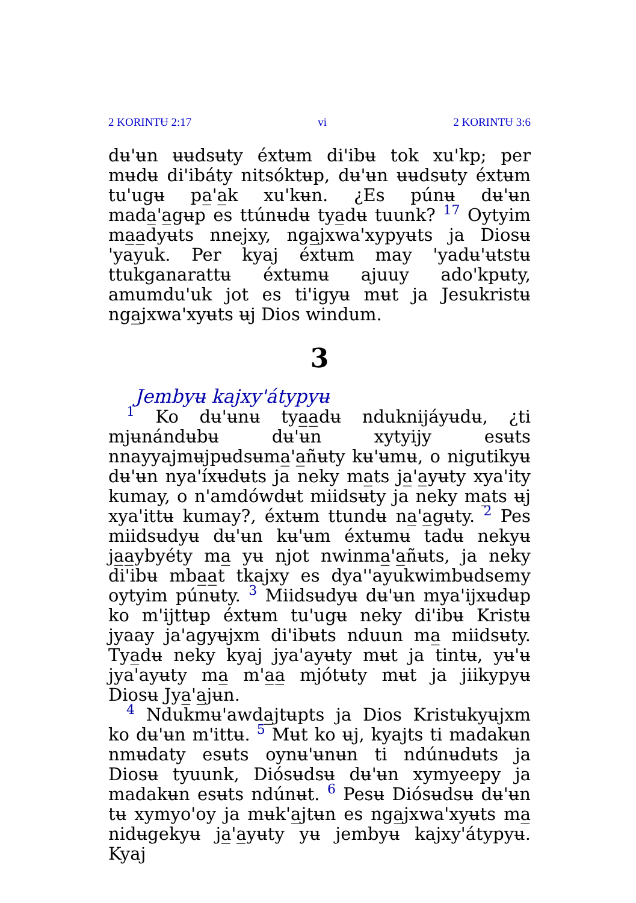2 KORINTɄ 2:17 vi 2 KORINTɄ 3:6
dʉ'ʉn ʉʉdsʉty éxtʉm di'ibʉ tok xu'kp; per mʉdʉ di'ibáty nitsóktʉp, dʉ'ʉn ʉʉdsʉty éxtʉm tu'ugʉ pa̲'a̲k xu'kʉn. ¿Es púnʉ dʉ'ʉn mada̲'a̲gʉp es ttúnʉdʉ tya̲dʉ tuunk? 17 Oytyim ma̲a̲dyʉts nnejxy, nga̲jxwa'xypyʉts ja Diosʉ 'yayuk. Per kyaj éxtʉm may 'yadʉ'ʉtstʉ ttukganarattʉ éxtʉmʉ ajuuy ado'kpʉty, amumdu'uk jot es ti'igyʉ mʉt ja Jesukristʉ nga̲jxwa'xyʉts ʉj Dios windum.
3
Jembyʉ kajxy'átypyʉ
1 Ko dʉ'ʉnʉ tya̲a̲dʉ nduknijáyʉdʉ, ¿ti mjʉnándʉbʉ dʉ'ʉn xytyijy esʉts nnayyajmʉjpʉdsʉma̲'a̲ñʉty kʉ'ʉmʉ, o nigutikyʉ dʉ'ʉn nya'íxʉdʉts ja neky ma̲ts ja̲'a̲yʉty xya'ity kumay, o n'amdówdʉt miidsʉty ja neky ma̲ts ʉj xya'ittʉ kumay?, éxtʉm ttundʉ na̲'a̲gʉty. 2 Pes miidsʉdyʉ dʉ'ʉn kʉ'ʉm éxtʉmʉ tadʉ nekyʉ ja̲a̲ybyéty ma̲ yʉ njot nwinma̲'a̲ñʉts, ja neky di'ibʉ mba̲a̲t tkajxy es dya''ayukwimbʉdsemy oytyim púnʉty. 3 Miidsʉdyʉ dʉ'ʉn mya'ijxʉdʉp ko m'ijttʉp éxtʉm tu'ugʉ neky di'ibʉ Kristʉ jyaay ja'agyʉjxm di'ibʉts nduun ma̲ miidsʉty. Tya̲dʉ neky kyaj jya'ayʉty mʉt ja tintʉ, yʉ'ʉ jya'ayʉty ma̲ m'a̲a̲ mjótʉty mʉt ja jiikypyʉ Diosʉ Jya̲'a̲jʉn.
4 Ndukmʉ'awda̲jtʉpts ja Dios Kristʉkyʉjxm ko dʉ'ʉn m'ittʉ. 5 Mʉt ko ʉj, kyajts ti madakʉn nmʉdaty esʉts oynʉ'ʉnʉn ti ndúnʉdʉts ja Diosʉ tyuunk, Diósʉdsʉ dʉ'ʉn xymyeepy ja madakʉn esʉts ndúnʉt. 6 Pesʉ Diósʉdsʉ dʉ'ʉn tʉ xymyo'oy ja mʉk'a̲jtʉn es nga̲jxwa'xyʉts ma̲ nidʉgekyʉ ja̲'a̲yʉty yʉ jembyʉ kajxy'átypyʉ. Kyaj